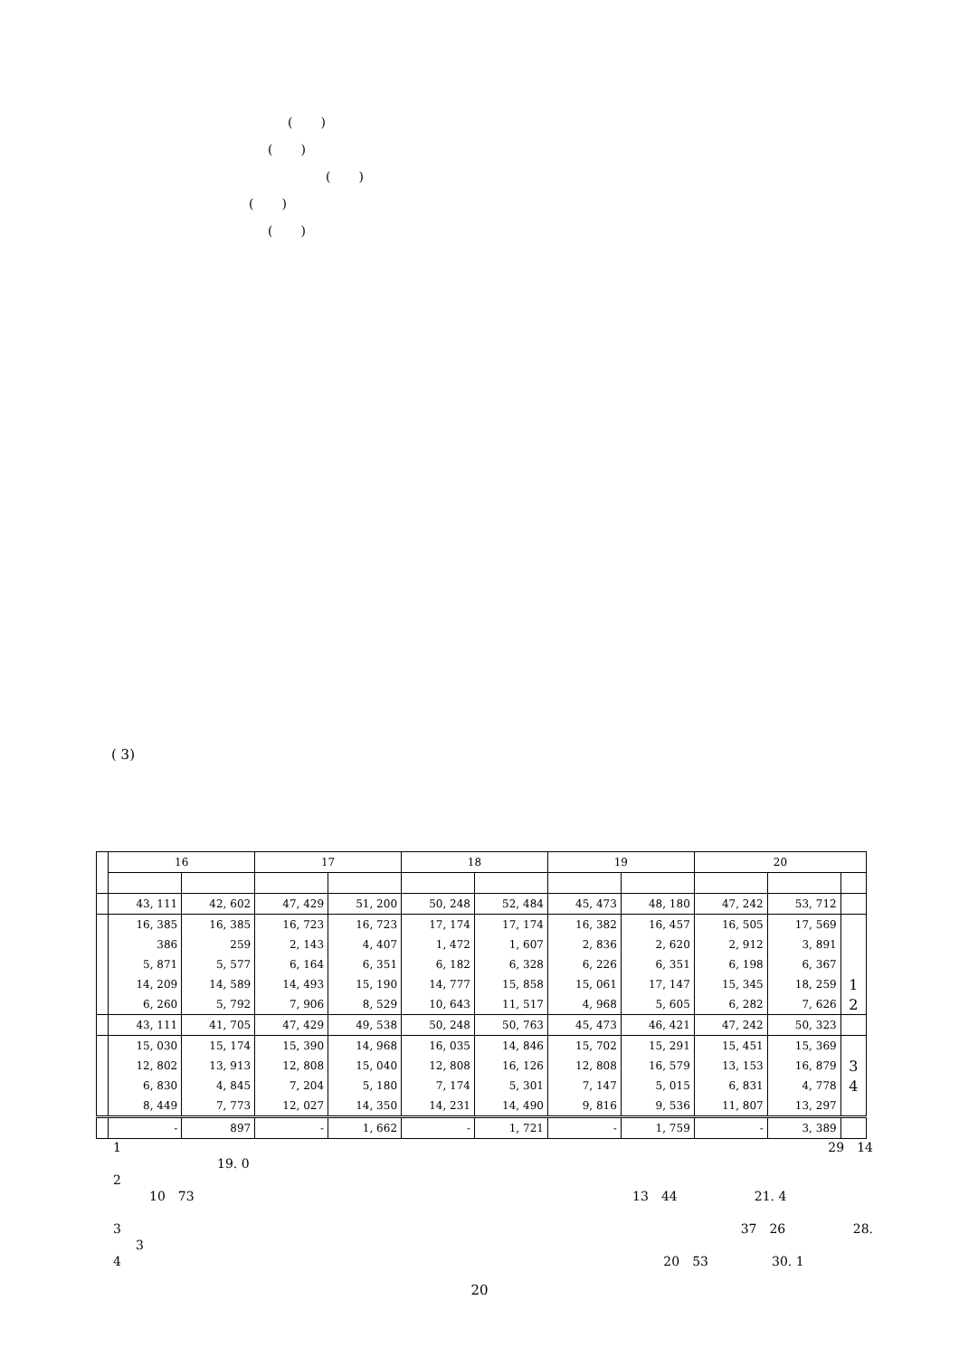( )
( )
( )
( )
( )
( 3)
| | 16 | | 17 | | 18 | | 19 | | 20 | | |
| | 43, 111 | 42, 602 | 47, 429 | 51, 200 | 50, 248 | 52, 484 | 45, 473 | 48, 180 | 47, 242 | 53, 712 | |
| | 16, 385 | 16, 385 | 16, 723 | 16, 723 | 17, 174 | 17, 174 | 16, 382 | 16, 457 | 16, 505 | 17, 569 | |
| | 386 | 259 | 2, 143 | 4, 407 | 1, 472 | 1, 607 | 2, 836 | 2, 620 | 2, 912 | 3, 891 | |
| | 5, 871 | 5, 577 | 6, 164 | 6, 351 | 6, 182 | 6, 328 | 6, 226 | 6, 351 | 6, 198 | 6, 367 | |
| | 14, 209 | 14, 589 | 14, 493 | 15, 190 | 14, 777 | 15, 858 | 15, 061 | 17, 147 | 15, 345 | 18, 259 | 1 |
| | 6, 260 | 5, 792 | 7, 906 | 8, 529 | 10, 643 | 11, 517 | 4, 968 | 5, 605 | 6, 282 | 7, 626 | 2 |
| | 43, 111 | 41, 705 | 47, 429 | 49, 538 | 50, 248 | 50, 763 | 45, 473 | 46, 421 | 47, 242 | 50, 323 | |
| | 15, 030 | 15, 174 | 15, 390 | 14, 968 | 16, 035 | 14, 846 | 15, 702 | 15, 291 | 15, 451 | 15, 369 | |
| | 12, 802 | 13, 913 | 12, 808 | 15, 040 | 12, 808 | 16, 126 | 12, 808 | 16, 579 | 13, 153 | 16, 879 | 3 |
| | 6, 830 | 4, 845 | 7, 204 | 5, 180 | 7, 174 | 5, 301 | 7, 147 | 5, 015 | 6, 831 | 4, 778 | 4 |
| | 8, 449 | 7, 773 | 12, 027 | 14, 350 | 14, 231 | 14, 490 | 9, 816 | 9, 536 | 11, 807 | 13, 297 | |
| | - | 897 | - | 1, 662 | - | 1, 721 | - | 1, 759 | - | 3, 389 | |
1 29　14
19. 0
2
10　73 13　44 21. 4
3 37　26 28.
3
4 20　53 30. 1
20